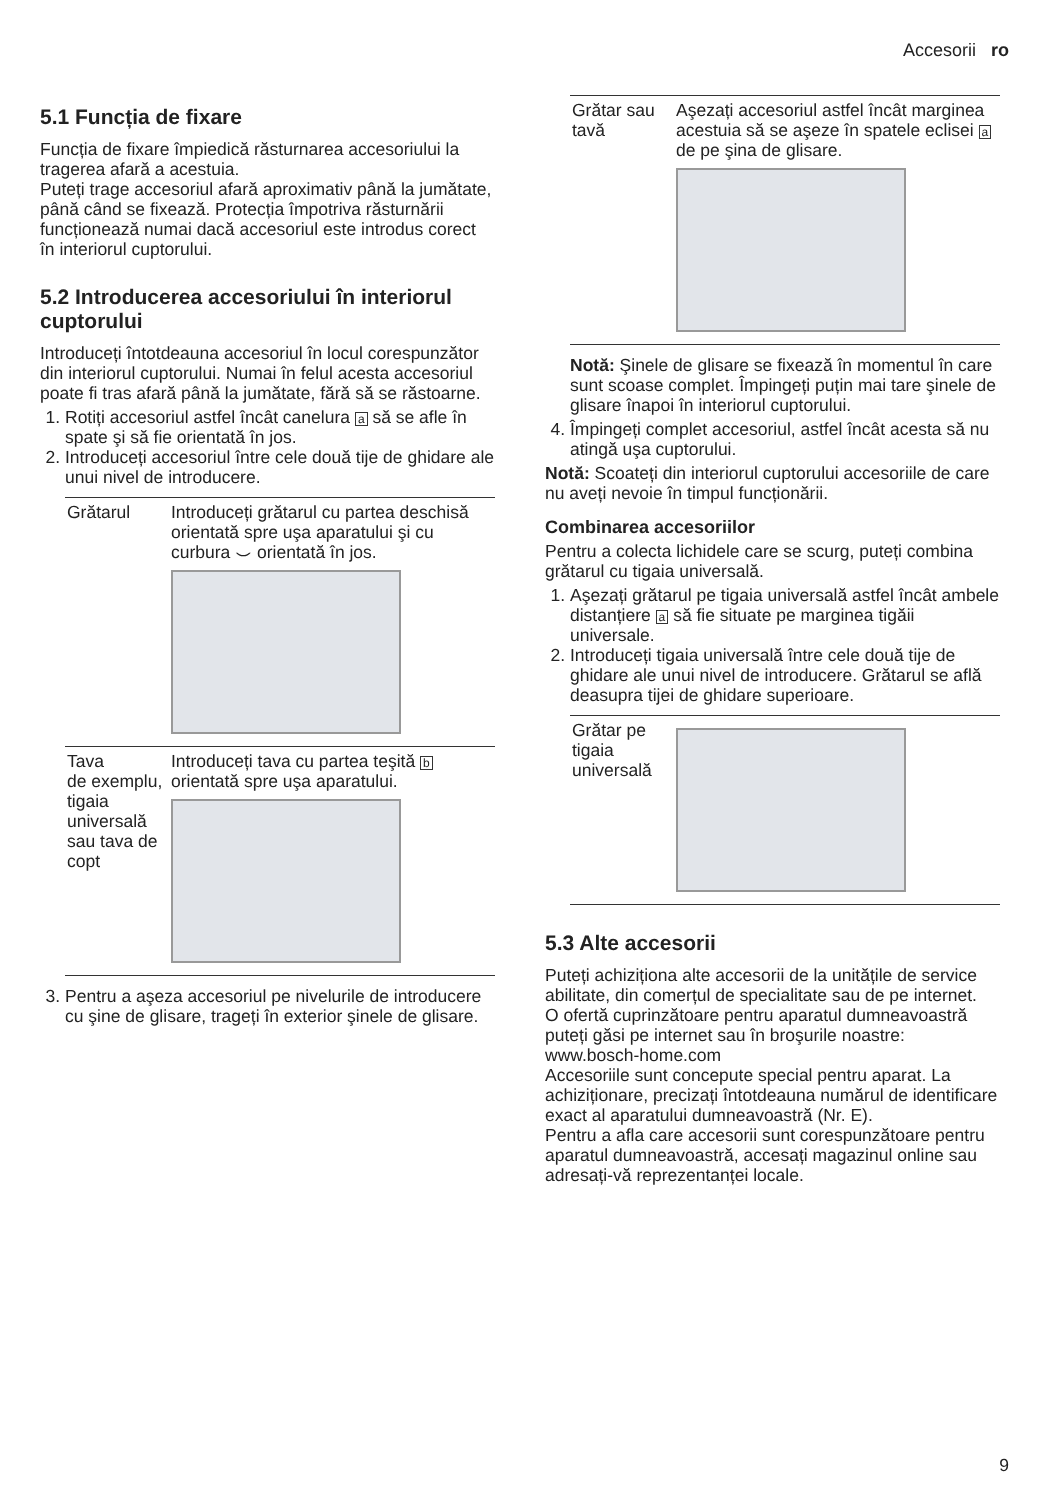Accesorii ro
5.1 Funcția de fixare
Funcția de fixare împiedică răsturnarea accesoriului la tragerea afară a acestuia.
Puteți trage accesoriul afară aproximativ până la jumătate, până când se fixează. Protecția împotriva răsturnării funcționează numai dacă accesoriul este introdus corect în interiorul cuptorului.
5.2 Introducerea accesoriului în interiorul cuptorului
Introduceți întotdeauna accesoriul în locul corespunzător din interiorul cuptorului. Numai în felul acesta accesoriul poate fi tras afară până la jumătate, fără să se răstoarne.
1. Rotiți accesoriul astfel încât canelura a să se afle în spate şi să fie orientată în jos.
2. Introduceți accesoriul între cele două tije de ghidare ale unui nivel de introducere.
| Grătarul | Introduceți grătarul cu partea deschisă orientată spre uşa aparatului şi cu curbura ⌣ orientată în jos. |
| Tava de exemplu, tigaia universală sau tava de copt | Introduceți tava cu partea teşită b orientată spre uşa aparatului. |
3. Pentru a aşeza accesoriul pe nivelurile de introducere cu şine de glisare, trageți în exterior şinele de glisare.
| Grătar sau tavă | Aşezați accesoriul astfel încât marginea acestuia să se aşeze în spatele eclisei a de pe şina de glisare. |
Notă: Şinele de glisare se fixează în momentul în care sunt scoase complet. Împingeți puțin mai tare şinele de glisare înapoi în interiorul cuptorului.
4. Împingeți complet accesoriul, astfel încât acesta să nu atingă uşa cuptorului.
Notă: Scoateți din interiorul cuptorului accesoriile de care nu aveți nevoie în timpul funcționării.
Combinarea accesoriilor
Pentru a colecta lichidele care se scurg, puteți combina grătarul cu tigaia universală.
1. Aşezați grătarul pe tigaia universală astfel încât ambele distanțiere a să fie situate pe marginea tigăii universale.
2. Introduceți tigaia universală între cele două tije de ghidare ale unui nivel de introducere. Grătarul se află deasupra tijei de ghidare superioare.
| Grătar pe tigaia universală | |
5.3 Alte accesorii
Puteți achiziționa alte accesorii de la unitățile de service abilitate, din comerțul de specialitate sau de pe internet.
O ofertă cuprinzătoare pentru aparatul dumneavoastră puteți găsi pe internet sau în broşurile noastre:
www.bosch-home.com
Accesoriile sunt concepute special pentru aparat. La achiziționare, precizați întotdeauna numărul de identificare exact al aparatului dumneavoastră (Nr. E).
Pentru a afla care accesorii sunt corespunzătoare pentru aparatul dumneavoastră, accesați magazinul online sau adresați-vă reprezentanței locale.
9